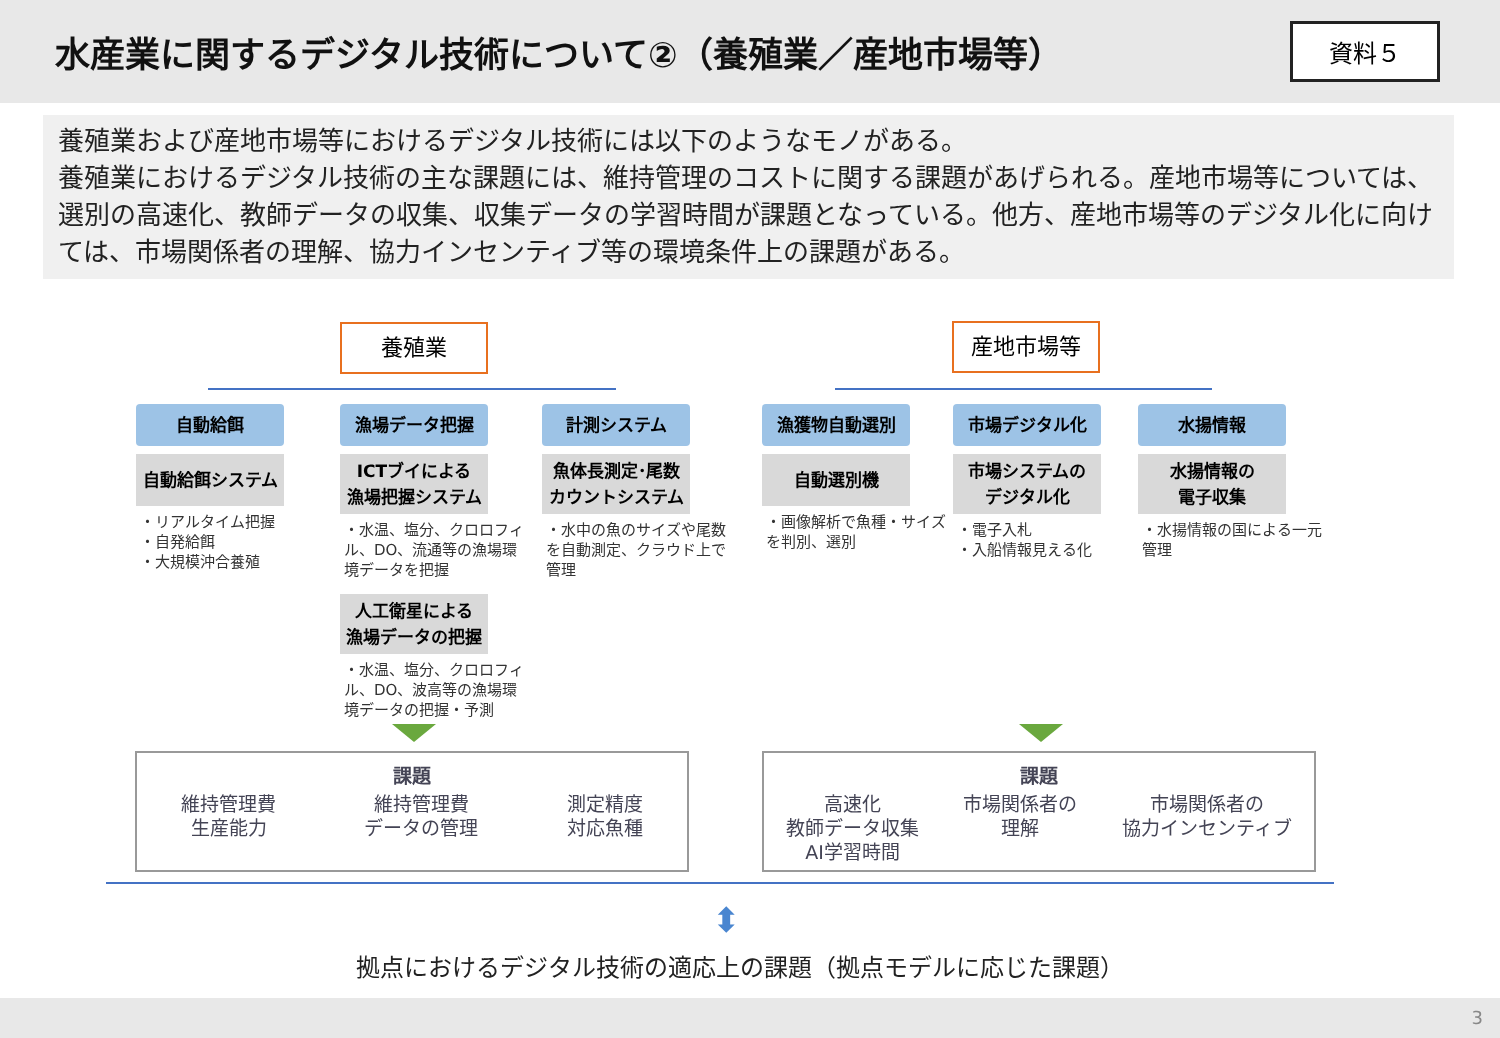水産業に関するデジタル技術について②（養殖業／産地市場等）
資料５
養殖業および産地市場等におけるデジタル技術には以下のようなモノがある。
養殖業におけるデジタル技術の主な課題には、維持管理のコストに関する課題があげられる。産地市場等については、選別の高速化、教師データの収集、収集データの学習時間が課題となっている。他方、産地市場等のデジタル化に向けては、市場関係者の理解、協力インセンティブ等の環境条件上の課題がある。
養殖業 産地市場等
自動給餌
自動給餌システム
・リアルタイム把握
・自発給餌
・大規模沖合養殖
漁場データ把握
ICTブイによる
漁場把握システム
・水温、塩分、クロロフィル、DO、流通等の漁場環境データを把握
人工衛星による
漁場データの把握
・水温、塩分、クロロフィル、DO、波高等の漁場環境データの把握・予測
計測システム
魚体長測定･尾数
カウントシステム
・水中の魚のサイズや尾数を自動測定、クラウド上で管理
漁獲物自動選別
自動選別機
・画像解析で魚種・サイズを判別、選別
市場デジタル化
市場システムの
デジタル化
・電子入札
・入船情報見える化
水揚情報
水揚情報の
電子収集
・水揚情報の国による一元管理
課題
維持管理費
生産能力 維持管理費
データの管理 測定精度
対応魚種
課題
高速化
教師データ収集
AI学習時間 市場関係者の
理解 市場関係者の
協力インセンティブ
⬍
拠点におけるデジタル技術の適応上の課題（拠点モデルに応じた課題）
3